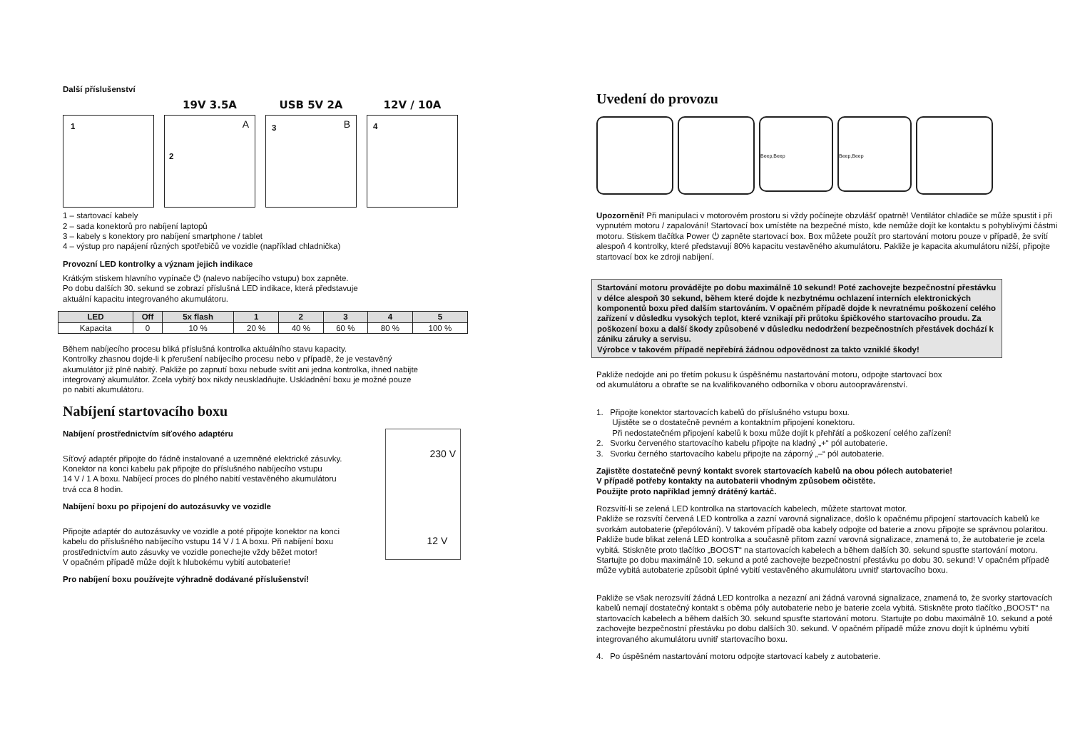Další příslušenství
19V 3.5A USB 5V 2A 12V / 10A
1
2
A
3 B
4
1 – startovací kabely
2 – sada konektorů pro nabíjení laptopů
3 – kabely s konektory pro nabíjení smartphone / tablet
4 – výstup pro napájení různých spotřebičů ve vozidle (například chladnička)
Provozní LED kontrolky a význam jejich indikace
Krátkým stiskem hlavního vypínače ⏻ (nalevo nabíjecího vstupu) box zapněte.
Po dobu dalších 30. sekund se zobrazí příslušná LED indikace, která představuje
aktuální kapacitu integrovaného akumulátoru.
| LED | Off | 5x flash | 1 | 2 | 3 | 4 | 5 |
| --- | --- | --- | --- | --- | --- | --- | --- |
| Kapacita | 0 | 10 % | 20 % | 40 % | 60 % | 80 % | 100 % |
Během nabíjecího procesu bliká příslušná kontrolka aktuálního stavu kapacity.
Kontrolky zhasnou dojde-li k přerušení nabíjecího procesu nebo v případě, že je vestavěný
akumulátor již plně nabitý. Pakliže po zapnutí boxu nebude svítit ani jedna kontrolka, ihned nabijte
integrovaný akumulátor. Zcela vybitý box nikdy neuskladňujte. Uskladnění boxu je možné pouze
po nabití akumulátoru.
Nabíjení startovacího boxu
Nabíjení prostřednictvím síťového adaptéru
Síťový adaptér připojte do řádně instalované a uzemněné elektrické zásuvky.
Konektor na konci kabelu pak připojte do příslušného nabíjecího vstupu
14 V / 1 A boxu. Nabíjecí proces do plného nabití vestavěného akumulátoru
trvá cca 8 hodin.
Nabíjení boxu po připojení do autozásuvky ve vozidle
Připojte adaptér do autozásuvky ve vozidle a poté připojte konektor na konci
kabelu do příslušného nabíjecího vstupu 14 V / 1 A boxu. Při nabíjení boxu
prostřednictvím auto zásuvky ve vozidle ponechejte vždy běžet motor!
V opačném případě může dojít k hlubokému vybití autobaterie!
230 V
12 V
Pro nabíjení boxu používejte výhradně dodávané příslušenství!
Uvedení do provozu
Beep,Beep Beep,Beep
Upozornění! Při manipulaci v motorovém prostoru si vždy počínejte obzvlášť opatrně! Ventilátor chladiče se může spustit i při vypnutém motoru / zapalování! Startovací box umístěte na bezpečné místo, kde nemůže dojít ke kontaktu s pohyblivými částmi motoru. Stiskem tlačítka Power ⏻ zapněte startovací box. Box můžete použít pro startování motoru pouze v případě, že svítí alespoň 4 kontrolky, které představují 80% kapacitu vestavěného akumulátoru. Pakliže je kapacita akumulátoru nižší, připojte startovací box ke zdroji nabíjení.
Startování motoru provádějte po dobu maximálně 10 sekund! Poté zachovejte bezpečnostní přestávku v délce alespoň 30 sekund, během které dojde k nezbytnému ochlazení interních elektronických komponentů boxu před dalším startováním. V opačném případě dojde k nevratnému poškození celého zařízení v důsledku vysokých teplot, které vznikají při průtoku špičkového startovacího proudu. Za poškození boxu a další škody způsobené v důsledku nedodržení bezpečnostních přestávek dochází k zániku záruky a servisu.
Výrobce v takovém případě nepřebírá žádnou odpovědnost za takto vzniklé škody!
Pakliže nedojde ani po třetím pokusu k úspěšnému nastartování motoru, odpojte startovací box
od akumulátoru a obraťte se na kvalifikovaného odborníka v oboru autoopravárenství.
1. Připojte konektor startovacích kabelů do příslušného vstupu boxu.
Ujistěte se o dostatečně pevném a kontaktním připojení konektoru.
Při nedostatečném připojení kabelů k boxu může dojít k přehřátí a poškození celého zařízení!
2. Svorku červeného startovacího kabelu připojte na kladný „+“ pól autobaterie.
3. Svorku černého startovacího kabelu připojte na záporný „–“ pól autobaterie.
Zajistěte dostatečně pevný kontakt svorek startovacích kabelů na obou pólech autobaterie!
V případě potřeby kontakty na autobaterii vhodným způsobem očistěte.
Použijte proto například jemný drátěný kartáč.
Rozsvítí-li se zelená LED kontrolka na startovacích kabelech, můžete startovat motor.
Pakliže se rozsvítí červená LED kontrolka a zazní varovná signalizace, došlo k opačnému připojení startovacích kabelů ke svorkám autobaterie (přepólování). V takovém případě oba kabely odpojte od baterie a znovu připojte se správnou polaritou. Pakliže bude blikat zelená LED kontrolka a současně přitom zazní varovná signalizace, znamená to, že autobaterie je zcela vybitá. Stiskněte proto tlačítko „BOOST“ na startovacích kabelech a během dalších 30. sekund spusťte startování motoru. Startujte po dobu maximálně 10. sekund a poté zachovejte bezpečnostní přestávku po dobu 30. sekund! V opačném případě může vybitá autobaterie způsobit úplné vybití vestavěného akumulátoru uvnitř startovacího boxu.
Pakliže se však nerozsvítí žádná LED kontrolka a nezazní ani žádná varovná signalizace, znamená to, že svorky startovacích kabelů nemají dostatečný kontakt s oběma póly autobaterie nebo je baterie zcela vybitá. Stiskněte proto tlačítko „BOOST“ na startovacích kabelech a během dalších 30. sekund spusťte startování motoru. Startujte po dobu maximálně 10. sekund a poté zachovejte bezpečnostní přestávku po dobu dalších 30. sekund. V opačném případě může znovu dojít k úplnému vybití integrovaného akumulátoru uvnitř startovacího boxu.
4. Po úspěšném nastartování motoru odpojte startovací kabely z autobaterie.